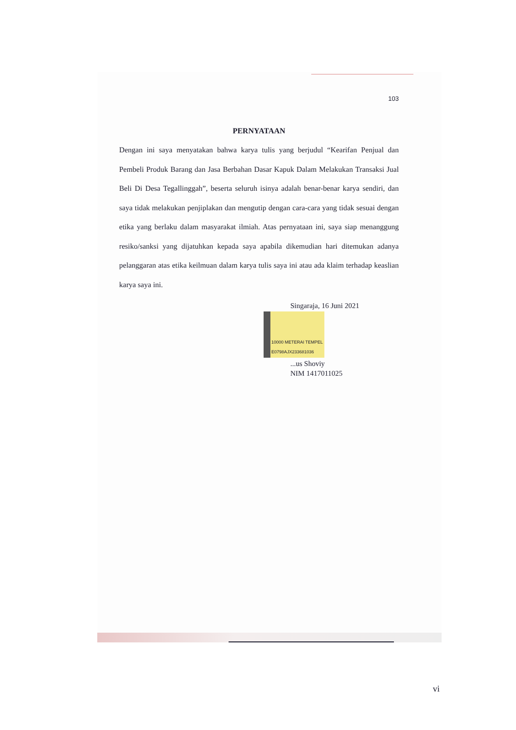103
PERNYATAAN
Dengan ini saya menyatakan bahwa karya tulis yang berjudul “Kearifan Penjual dan Pembeli Produk Barang dan Jasa Berbahan Dasar Kapuk Dalam Melakukan Transaksi Jual Beli Di Desa Tegallinggah”, beserta seluruh isinya adalah benar-benar karya sendiri, dan saya tidak melakukan penjiplakan dan mengutip dengan cara-cara yang tidak sesuai dengan etika yang berlaku dalam masyarakat ilmiah. Atas pernyataan ini, saya siap menanggung resiko/sanksi yang dijatuhkan kepada saya apabila dikemudian hari ditemukan adanya pelanggaran atas etika keilmuan dalam karya tulis saya ini atau ada klaim terhadap keaslian karya saya ini.
Singaraja, 16 Juni 2021
10000 METERAI TEMPEL
E0798AJX233681036
...us Shoviy
NIM 1417011025
vi